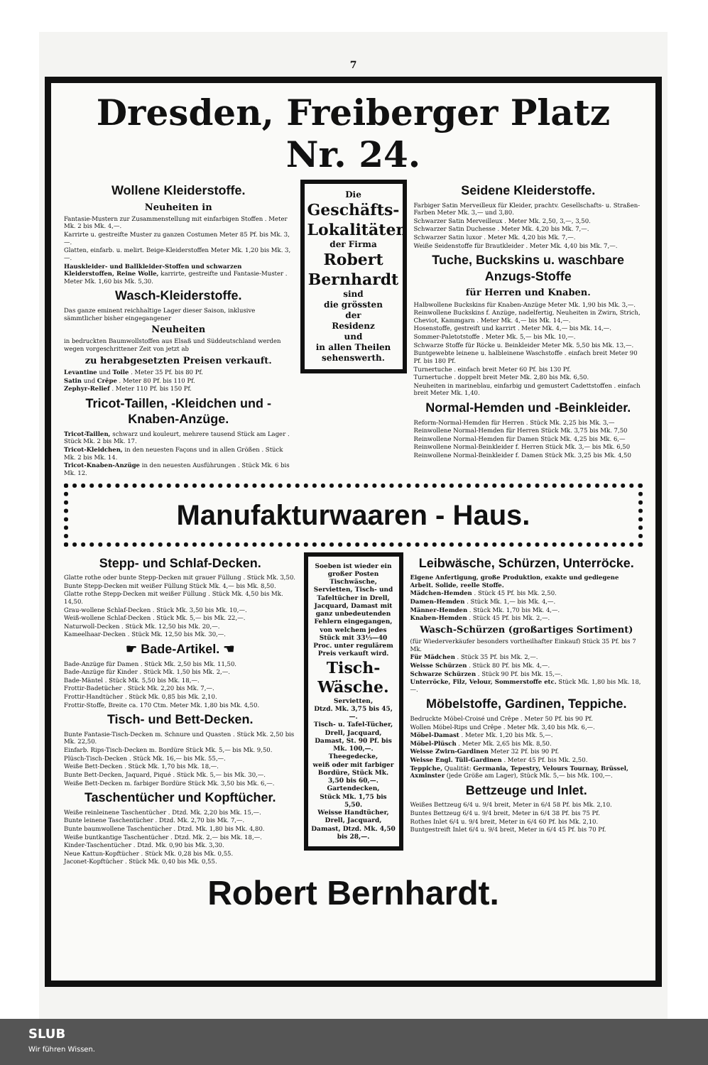7
Dresden, Freiberger Platz Nr. 24.
Wollene Kleiderstoffe.
Neuheiten in
Fantasie-Mustern zur Zusammenstellung mit einfarbigen Stoffen . Meter Mk. 2 bis Mk. 4,—.
Karrirte u. gestreifte Muster zu ganzen Costumen Meter 85 Pf. bis Mk. 3,—.
Glatten, einfarb. u. melirt. Beige-Kleiderstoffen Meter Mk. 1,20 bis Mk. 3,—.
Hauskleider- und Ballkleider-Stoffen und schwarzen Kleiderstoffen, Reine Wolle, karrirte, gestreifte und Fantasie-Muster . Meter Mk. 1,60 bis Mk. 5,30.
Wasch-Kleiderstoffe.
Das ganze eminent reichhaltige Lager dieser Saison, inklusive sämmtlicher bisher eingegangener
Neuheiten
in bedruckten Baumwollstoffen aus Elsaß und Süddeutschland werden wegen vorgeschrittener Zeit von jetzt ab
zu herabgesetzten Preisen verkauft.
Levantine und Toile . Meter 35 Pf. bis 80 Pf.
Satin und Crêpe . Meter 80 Pf. bis 110 Pf.
Zephyr-Relief . Meter 110 Pf. bis 150 Pf.
Tricot-Taillen, -Kleidchen und -Knaben-Anzüge.
Tricot-Taillen, schwarz und kouleurt, mehrere tausend Stück am Lager . Stück Mk. 2 bis Mk. 17.
Tricot-Kleidchen, in den neuesten Façons und in allen Größen . Stück Mk. 2 bis Mk. 14.
Tricot-Knaben-Anzüge in den neuesten Ausführungen . Stück Mk. 6 bis Mk. 12.
Die
Geschäfts-
Lokalitäten
der Firma
Robert
Bernhardt
sind
die grössten
der
Residenz
und
in allen Theilen
sehenswerth.
Seidene Kleiderstoffe.
Farbiger Satin Merveilleux für Kleider, prachtv. Gesellschafts- u. Straßen-Farben Meter Mk. 3,— und 3,80.
Schwarzer Satin Merveilleux . Meter Mk. 2,50, 3,—, 3,50.
Schwarzer Satin Duchesse . Meter Mk. 4,20 bis Mk. 7,—.
Schwarzer Satin luxor . Meter Mk. 4,20 bis Mk. 7,—.
Weiße Seidenstoffe für Brautkleider . Meter Mk. 4,40 bis Mk. 7,—.
Tuche, Buckskins u. waschbare Anzugs-Stoffe
für Herren und Knaben.
Halbwollene Buckskins für Knaben-Anzüge Meter Mk. 1,90 bis Mk. 3,—.
Reinwollene Buckskins f. Anzüge, nadelfertig, Neuheiten in Zwirn, Strich, Cheviot, Kammgarn . Meter Mk. 4,— bis Mk. 14,—.
Hosenstoffe, gestreift und karrirt . Meter Mk. 4,— bis Mk. 14,—.
Sommer-Paletotstoffe . Meter Mk. 5,— bis Mk. 10,—.
Schwarze Stoffe für Röcke u. Beinkleider Meter Mk. 5,50 bis Mk. 13,—.
Buntgewebte leinene u. halbleinene Waschstoffe . einfach breit Meter 90 Pf. bis 180 Pf.
Turnertuche . einfach breit Meter 60 Pf. bis 130 Pf.
Turnertuche . doppelt breit Meter Mk. 2,80 bis Mk. 6,50.
Neuheiten in marineblau, einfarbig und gemustert Cadettstoffen . einfach breit Meter Mk. 1,40.
Normal-Hemden und -Beinkleider.
Reform-Normal-Hemden für Herren . Stück Mk. 2,25 bis Mk. 3,—
Reinwollene Normal-Hemden für Herren Stück Mk. 3,75 bis Mk. 7,50
Reinwollene Normal-Hemden für Damen Stück Mk. 4,25 bis Mk. 6,—
Reinwollene Normal-Beinkleider f. Herren Stück Mk. 3,— bis Mk. 6,50
Reinwollene Normal-Beinkleider f. Damen Stück Mk. 3,25 bis Mk. 4,50
Manufakturwaaren - Haus.
Stepp- und Schlaf-Decken.
Glatte rothe oder bunte Stepp-Decken mit grauer Füllung . Stück Mk. 3,50.
Bunte Stepp-Decken mit weißer Füllung Stück Mk. 4,— bis Mk. 8,50.
Glatte rothe Stepp-Decken mit weißer Füllung . Stück Mk. 4,50 bis Mk. 14,50.
Grau-wollene Schlaf-Decken . Stück Mk. 3,50 bis Mk. 10,—.
Weiß-wollene Schlaf-Decken . Stück Mk. 5,— bis Mk. 22,—.
Naturwoll-Decken . Stück Mk. 12,50 bis Mk. 20,—.
Kameelhaar-Decken . Stück Mk. 12,50 bis Mk. 30,—.
☛ Bade-Artikel. ☚
Bade-Anzüge für Damen . Stück Mk. 2,50 bis Mk. 11,50.
Bade-Anzüge für Kinder . Stück Mk. 1,50 bis Mk. 2,—.
Bade-Mäntel . Stück Mk. 5,50 bis Mk. 18,—.
Frottir-Badetücher . Stück Mk. 2,20 bis Mk. 7,—.
Frottir-Handtücher . Stück Mk. 0,85 bis Mk. 2,10.
Frottir-Stoffe, Breite ca. 170 Ctm. Meter Mk. 1,80 bis Mk. 4,50.
Tisch- und Bett-Decken.
Bunte Fantasie-Tisch-Decken m. Schnure und Quasten . Stück Mk. 2,50 bis Mk. 22,50.
Einfarb. Rips-Tisch-Decken m. Bordüre Stück Mk. 5,— bis Mk. 9,50.
Plüsch-Tisch-Decken . Stück Mk. 16,— bis Mk. 55,—.
Weiße Bett-Decken . Stück Mk. 1,70 bis Mk. 18,—.
Bunte Bett-Decken, Jaquard, Piqué . Stück Mk. 5,— bis Mk. 30,—.
Weiße Bett-Decken m. farbiger Bordüre Stück Mk. 3,50 bis Mk. 6,—.
Taschentücher und Kopftücher.
Weiße reinleinene Taschentücher . Dtzd. Mk. 2,20 bis Mk. 15,—.
Bunte leinene Taschentücher . Dtzd. Mk. 2,70 bis Mk. 7,—.
Bunte baumwollene Taschentücher . Dtzd. Mk. 1,80 bis Mk. 4,80.
Weiße buntkantige Taschentücher . Dtzd. Mk. 2,— bis Mk. 18,—.
Kinder-Taschentücher . Dtzd. Mk. 0,90 bis Mk. 3,30.
Neue Kattun-Kopftücher . Stück Mk. 0,28 bis Mk. 0,55.
Jaconet-Kopftücher . Stück Mk. 0,40 bis Mk. 0,55.
Soeben ist wieder ein großer Posten Tischwäsche, Servietten, Tisch- und Tafeltücher in Drell, Jacquard, Damast mit ganz unbedeutenden Fehlern eingegangen, von welchem jedes Stück mit 33⅓—40 Proc. unter regulärem Preis verkauft wird.
Tisch-Wäsche.
Servietten,
Dtzd. Mk. 3,75 bis 45,—.
Tisch- u. Tafel-Tücher,
Drell, Jacquard, Damast, St. 90 Pf. bis Mk. 100,—.
Theegedecke,
weiß oder mit farbiger Bordüre, Stück Mk. 3,50 bis 60,—.
Gartendecken,
Stück Mk. 1,75 bis 5,50.
Weisse Handtücher,
Drell, Jacquard, Damast, Dtzd. Mk. 4,50 bis 28,—.
Leibwäsche, Schürzen, Unterröcke.
Eigene Anfertigung, große Produktion, exakte und gediegene Arbeit. Solide, reelle Stoffe.
Mädchen-Hemden . Stück 45 Pf. bis Mk. 2,50.
Damen-Hemden . Stück Mk. 1,— bis Mk. 4,—.
Männer-Hemden . Stück Mk. 1,70 bis Mk. 4,—.
Knaben-Hemden . Stück 45 Pf. bis Mk. 2,—.
Wasch-Schürzen (großartiges Sortiment)
(für Wiederverkäufer besonders vortheilhafter Einkauf) Stück 35 Pf. bis 7 Mk.
Für Mädchen . Stück 35 Pf. bis Mk. 2,—.
Weisse Schürzen . Stück 80 Pf. bis Mk. 4,—.
Schwarze Schürzen . Stück 90 Pf. bis Mk. 15,—.
Unterröcke, Filz, Velour, Sommerstoffe etc. Stück Mk. 1,80 bis Mk. 18,—.
Möbelstoffe, Gardinen, Teppiche.
Bedruckte Möbel-Croisé und Crêpe . Meter 50 Pf. bis 90 Pf.
Wollen Möbel-Rips und Crêpe . Meter Mk. 3,40 bis Mk. 6,—.
Möbel-Damast . Meter Mk. 1,20 bis Mk. 5,—.
Möbel-Plüsch . Meter Mk. 2,65 bis Mk. 8,50.
Weisse Zwirn-Gardinen Meter 32 Pf. bis 90 Pf.
Weisse Engl. Tüll-Gardinen . Meter 45 Pf. bis Mk. 2,50.
Teppiche, Qualität: Germania, Tepestry, Velours Tournay, Brüssel, Axminster (jede Größe am Lager), Stück Mk. 5,— bis Mk. 100,—.
Bettzeuge und Inlet.
Weißes Bettzeug 6/4 u. 9/4 breit, Meter in 6/4 58 Pf. bis Mk. 2,10.
Buntes Bettzeug 6/4 u. 9/4 breit, Meter in 6/4 38 Pf. bis 75 Pf.
Rothes Inlet 6/4 u. 9/4 breit, Meter in 6/4 60 Pf. bis Mk. 2,10.
Buntgestreift Inlet 6/4 u. 9/4 breit, Meter in 6/4 45 Pf. bis 70 Pf.
Robert Bernhardt.
SLUB
Wir führen Wissen.